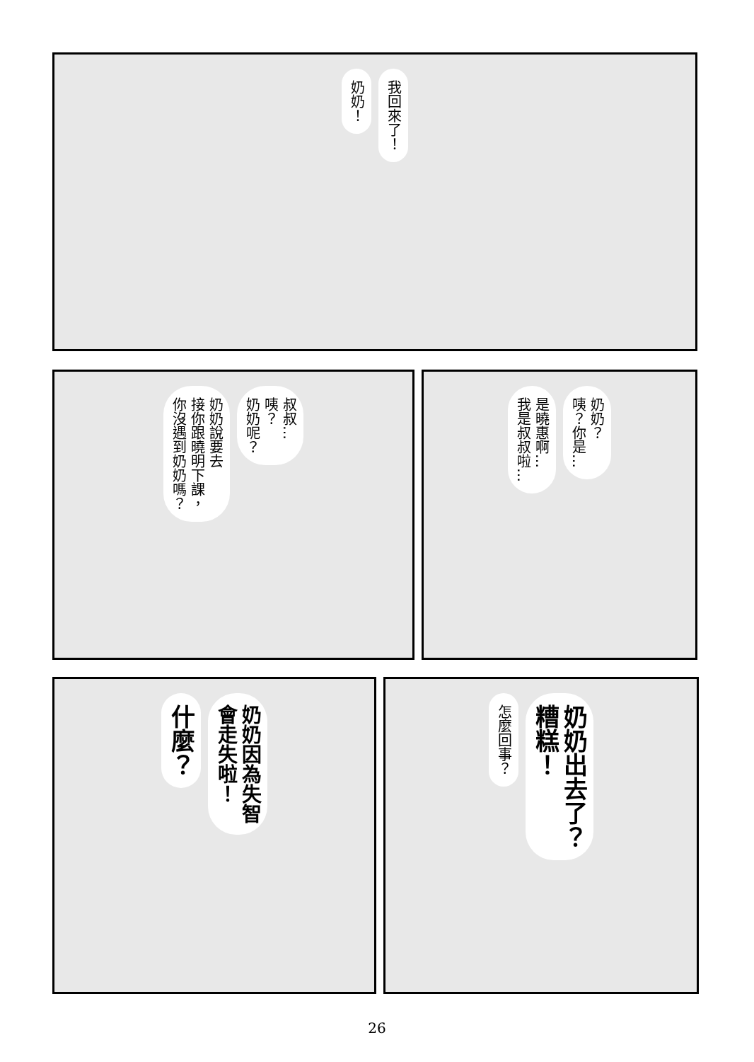我回來了！
奶奶！
叔叔…
咦？
奶奶呢？
奶奶說要去
接你跟曉明下課，
你沒遇到奶奶嗎？
奶奶？
咦？你是…
是曉惠啊…
我是叔叔啦…
奶奶因為失智
會走失啦！
什麼？
奶奶出去了？
糟糕！
怎麼回事？
26